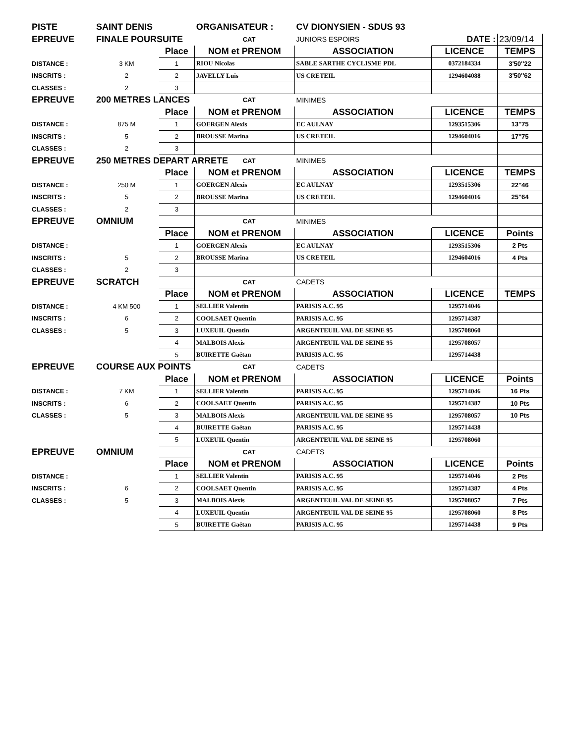| PISTE | SAINT DENIS | | ORGANISATEUR : | | CV DIONYSIEN - SDUS 93 | | |
| EPREUVE | FINALE POURSUITE | | | CAT | JUNIORS ESPOIRS | DATE : | 23/09/14 |
| | | Place | NOM et PRENOM | | ASSOCIATION | LICENCE | TEMPS |
| DISTANCE : | 3 KM | 1 | RIOU Nicolas | | SABLE SARTHE CYCLISME PDL | 0372184334 | 3'50''22 |
| INSCRITS : | 2 | 2 | JAVELLY Luis | | US CRETEIL | 1294604088 | 3'50''62 |
| CLASSES : | 2 | 3 | | | | | |
| EPREUVE | 200 METRES LANCES | | | CAT | MINIMES | | |
| | | Place | NOM et PRENOM | | ASSOCIATION | LICENCE | TEMPS |
| DISTANCE : | 875 M | 1 | GOERGEN Alexis | | EC AULNAY | 1293515306 | 13''75 |
| INSCRITS : | 5 | 2 | BROUSSE Marina | | US CRETEIL | 1294604016 | 17''75 |
| CLASSES : | 2 | 3 | | | | | |
| EPREUVE | 250 METRES DEPART ARRETE | | | CAT | MINIMES | | |
| | | Place | NOM et PRENOM | | ASSOCIATION | LICENCE | TEMPS |
| DISTANCE : | 250 M | 1 | GOERGEN Alexis | | EC AULNAY | 1293515306 | 22''46 |
| INSCRITS : | 5 | 2 | BROUSSE Marina | | US CRETEIL | 1294604016 | 25''64 |
| CLASSES : | 2 | 3 | | | | | |
| EPREUVE | OMNIUM | | | CAT | MINIMES | | |
| | | Place | NOM et PRENOM | | ASSOCIATION | LICENCE | Points |
| DISTANCE : | | 1 | GOERGEN Alexis | | EC AULNAY | 1293515306 | 2 Pts |
| INSCRITS : | 5 | 2 | BROUSSE Marina | | US CRETEIL | 1294604016 | 4 Pts |
| CLASSES : | 2 | 3 | | | | | |
| EPREUVE | SCRATCH | | | CAT | CADETS | | |
| | | Place | NOM et PRENOM | | ASSOCIATION | LICENCE | TEMPS |
| DISTANCE : | 4 KM 500 | 1 | SELLIER Valentin | | PARISIS A.C. 95 | 1295714046 | |
| INSCRITS : | 6 | 2 | COOLSAET Quentin | | PARISIS A.C. 95 | 1295714387 | |
| CLASSES : | 5 | 3 | LUXEUIL Quentin | | ARGENTEUIL VAL DE SEINE 95 | 1295708060 | |
| | | 4 | MALBOIS Alexis | | ARGENTEUIL VAL DE SEINE 95 | 1295708057 | |
| | | 5 | BUIRETTE Gaëtan | | PARISIS A.C. 95 | 1295714438 | |
| EPREUVE | COURSE AUX POINTS | | | CAT | CADETS | | |
| | | Place | NOM et PRENOM | | ASSOCIATION | LICENCE | Points |
| DISTANCE : | 7 KM | 1 | SELLIER Valentin | | PARISIS A.C. 95 | 1295714046 | 16 Pts |
| INSCRITS : | 6 | 2 | COOLSAET Quentin | | PARISIS A.C. 95 | 1295714387 | 10 Pts |
| CLASSES : | 5 | 3 | MALBOIS Alexis | | ARGENTEUIL VAL DE SEINE 95 | 1295708057 | 10 Pts |
| | | 4 | BUIRETTE Gaëtan | | PARISIS A.C. 95 | 1295714438 | |
| | | 5 | LUXEUIL Quentin | | ARGENTEUIL VAL DE SEINE 95 | 1295708060 | |
| EPREUVE | OMNIUM | | | CAT | CADETS | | |
| | | Place | NOM et PRENOM | | ASSOCIATION | LICENCE | Points |
| DISTANCE : | | 1 | SELLIER Valentin | | PARISIS A.C. 95 | 1295714046 | 2 Pts |
| INSCRITS : | 6 | 2 | COOLSAET Quentin | | PARISIS A.C. 95 | 1295714387 | 4 Pts |
| CLASSES : | 5 | 3 | MALBOIS Alexis | | ARGENTEUIL VAL DE SEINE 95 | 1295708057 | 7 Pts |
| | | 4 | LUXEUIL Quentin | | ARGENTEUIL VAL DE SEINE 95 | 1295708060 | 8 Pts |
| | | 5 | BUIRETTE Gaëtan | | PARISIS A.C. 95 | 1295714438 | 9 Pts |